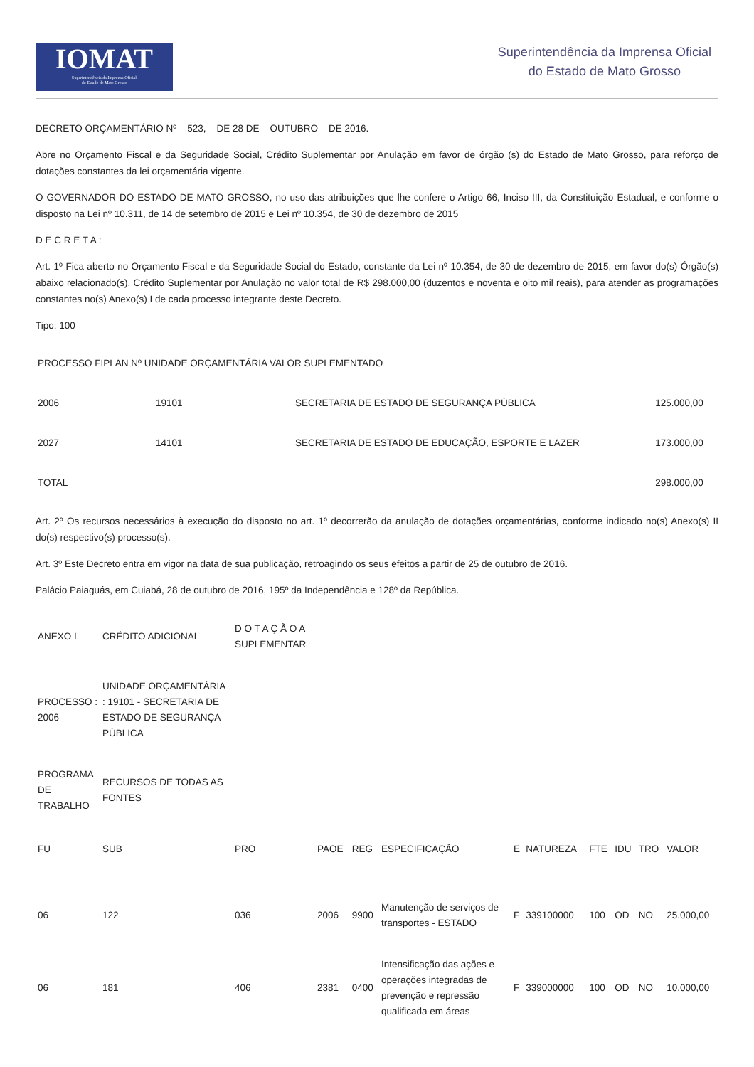IOMAT
Superintendência da Imprensa Oficial
do Estado de Mato Grosso
Superintendência da Imprensa Oficial
do Estado de Mato Grosso
DECRETO ORÇAMENTÁRIO Nº 523, DE 28 DE OUTUBRO DE 2016.
Abre no Orçamento Fiscal e da Seguridade Social, Crédito Suplementar por Anulação em favor de órgão (s) do Estado de Mato Grosso, para reforço de dotações constantes da lei orçamentária vigente.
O GOVERNADOR DO ESTADO DE MATO GROSSO, no uso das atribuições que lhe confere o Artigo 66, Inciso III, da Constituição Estadual, e conforme o disposto na Lei nº 10.311, de 14 de setembro de 2015 e Lei nº 10.354, de 30 de dezembro de 2015
D E C R E T A :
Art. 1º Fica aberto no Orçamento Fiscal e da Seguridade Social do Estado, constante da Lei nº 10.354, de 30 de dezembro de 2015, em favor do(s) Órgão(s) abaixo relacionado(s), Crédito Suplementar por Anulação no valor total de R$ 298.000,00 (duzentos e noventa e oito mil reais), para atender as programações constantes no(s) Anexo(s) I de cada processo integrante deste Decreto.
Tipo: 100
| PROCESSO FIPLAN Nº UNIDADE ORÇAMENTÁRIA VALOR SUPLEMENTADO | | | |
| 2006 | 19101 | SECRETARIA DE ESTADO DE SEGURANÇA PÚBLICA | 125.000,00 |
| 2027 | 14101 | SECRETARIA DE ESTADO DE EDUCAÇÃO, ESPORTE E LAZER | 173.000,00 |
| TOTAL | | | 298.000,00 |
Art. 2º Os recursos necessários à execução do disposto no art. 1º decorrerão da anulação de dotações orçamentárias, conforme indicado no(s) Anexo(s) II do(s) respectivo(s) processo(s).
Art. 3º Este Decreto entra em vigor na data de sua publicação, retroagindo os seus efeitos a partir de 25 de outubro de 2016.
Palácio Paiaguás, em Cuiabá, 28 de outubro de 2016, 195º da Independência e 128º da República.
| ANEXO I | CRÉDITO ADICIONAL | D O T A Ç Ã O A SUPLEMENTAR |
| PROCESSO : 2006 | UNIDADE ORÇAMENTÁRIA : 19101 - SECRETARIA DE ESTADO DE SEGURANÇA PÚBLICA | |
| PROGRAMA DE TRABALHO | RECURSOS DE TODAS AS FONTES | |
| FU | SUB | PRO | PAOE | REG | ESPECIFICAÇÃO | E | NATUREZA | FTE | IDU | TRO | VALOR |
| 06 | 122 | 036 | 2006 | 9900 | Manutenção de serviços de transportes - ESTADO | F | 339100000 | 100 | OD | NO | 25.000,00 |
| 06 | 181 | 406 | 2381 | 0400 | Intensificação das ações e operações integradas de prevenção e repressão qualificada em áreas | F | 339000000 | 100 | OD | NO | 10.000,00 |